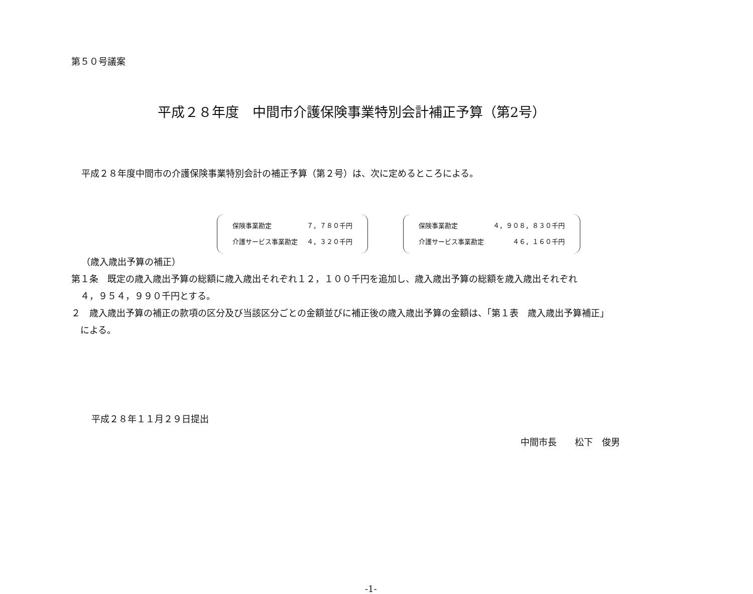第５０号議案
平成２８年度　中間市介護保険事業特別会計補正予算（第2号）
平成２８年度中間市の介護保険事業特別会計の補正予算（第２号）は、次に定めるところによる。
| 保険事業勘定 | ７，７８０千円 |
| 介護サービス事業勘定 | ４，３２０千円 |
| 保険事業勘定 | ４，９０８，８３０千円 |
| 介護サービス事業勘定 | ４６，１６０千円 |
（歳入歳出予算の補正）
第１条　既定の歳入歳出予算の総額に歳入歳出それぞれ１２，１００千円を追加し、歳入歳出予算の総額を歳入歳出それぞれ
　４，９５４，９９０千円とする。
２　歳入歳出予算の補正の款項の区分及び当該区分ごとの金額並びに補正後の歳入歳出予算の金額は、「第１表　歳入歳出予算補正」
　による。
平成２８年１１月２９日提出
中間市長　　松下　俊男
-1-